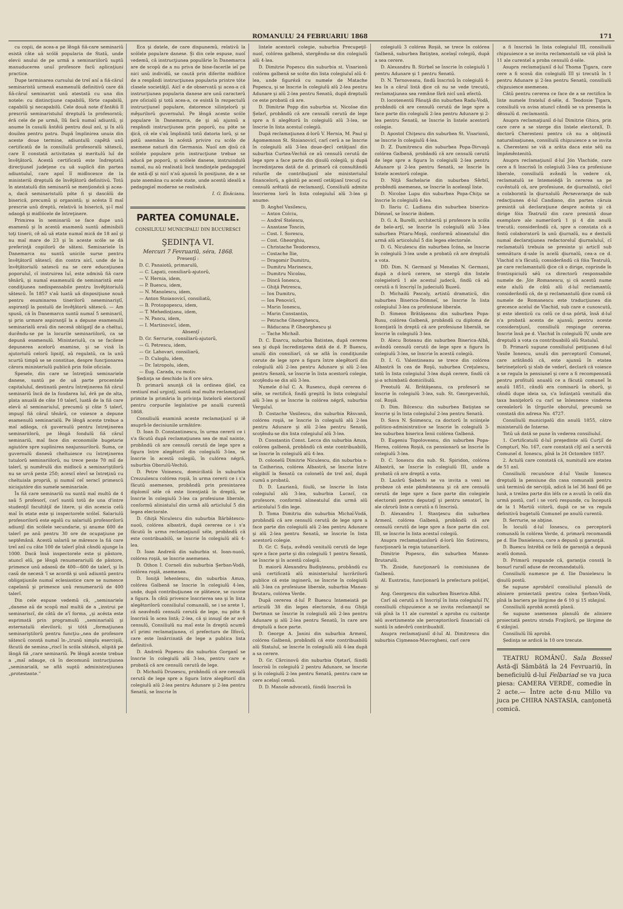ROMANULU 24 FEBRUARIU 1868 171
cu copii, de acea-a pe lêngă fiă-care seminariŭ esistă câte uă scólă popularia de Statŭ, unde elevii anului de pe urmă a seminariilorŭ suptŭ manuducerea unuĭ profesore facŭ aplicaţiuni practice.
Dupe terminarea cursului de treĭ anĭ a fiă-căruĭ seminaristŭ urmeză esamenulŭ definitivŭ care dă fiă-căruĭ seminarist unŭ atestatŭ cu una din notele: cu distincţiune capabilŭ, fórte capabilŭ, capabilŭ şi necapabilŭ. Cele două note d'ântêiŭ îĭ prescriŭ seminaristuluĭ dreptulŭ la profesoratŭ; éră cele de pe urmă, îlŭ facŭ numaĭ adiuntŭ, şi anume în casulŭ ântêiŭ pentru douĭ anĭ, şi în alŭ douilea pentru patru. După împlinirea unuia din aceste doue termine, adiuntulŭ capêtă unŭ certificatŭ de la consiliulŭ profesoralŭ sătescŭ, care îĭ constată activitatea şi meritulŭ luĭ de învêţătorŭ. Acestŭ certificatŭ este îndreptatŭ direcţiuneĭ judeţene cu uă suplică din partea adiuntuluĭ, care apoĭ îĭ midlocesce de la ministeriŭ dreptulŭ de învêţătorŭ definitivŭ. Totŭ în atestatulŭ din seminariŭ se menţionéză şi acea-a, dacă seminaristulŭ póte fi şi dascălŭ de biserică, precumŭ şi organistŭ; şi acésta îĭ maĭ prescrie unŭ dreptŭ, relativŭ la biserică, şi-ĭ maĭ adaogă şi midlócele de întreţinere.
Primirea în seminariŭ se face dupe unŭ esamenŭ şi în acestŭ esamenŭ suntŭ admisibili toţi tinerii, cê aŭ uă etate numaĭ mică de 18 anĭ şi nu maĭ mare de 23 şi în aceste scóle se dă preferinţă copiilorŭ de săteni. Seminariele în Danemarca nu suntŭ unicile surse pentru învêţătoriĭ sătescĭ; din contra aicĭ, unde de la învêţătoriulŭ satescŭ nu se cere educaţiunea poporuluĭ, cĭ instruirea luĭ, este admisŭ fiă care tênărŭ, şi numaĭ esamenulŭ de seminaristŭ este condiţiunea nedispensabile pentru învêţătoriulŭ sătescŭ. În 1857 s'aŭ luatŭ uă disposiţiune nouă pentru esuminarea tinerilorŭ neseminariştĭ, aspiranţĭ la postulŭ de învêţătorŭ sătescŭ. — Am spusŭ, că în Danemarca suntŭ numaĭ 5 seminariĭ, şi prin urmare aspiranţiĭ la a depune esamenulŭ seminarialŭ eraŭ din necesă obligaţĭ de a cheltui, ducêndu-se pe la locurile seminariilorŭ, ca se depună esamenulŭ. Ministeriulŭ, ca se facilese depunerea acelorŭ esamine, şi se vină în ajutoriulŭ celorŭ lipsiţĭ, aŭ regulatŭ, ca la unŭ scurtŭ timpŭ se se constitue, despre funcţionarea cărora ministeriulŭ publică prin foile oficiale.
Spesele, din care se întreţinŭ seminariele danese, suntŭ pe de uă parte procentele capitaluluĭ, destinatŭ pentru întreţinerea fiă căruĭ seminariŭ încă de la fondarea luĭ, éră pe de alta, plata anuală de câte 10 talerĭ, luată de la fiă care elevŭ aĭ seminariuluĭ, precumŭ şi câte 5 talerĭ, impuşĭ fiă căruĭ tênărŭ, ce voiesce a depune esamenulŭ seminarialŭ. Pe lêngă aceste trebue a maĭ adăoga, că guvernulŭ pentru întreţinerea seminariilorŭ, pe lêngă fondulŭ fiă căruĭ seminariŭ, maĭ face din economiile bugetarie agiutóre spre suplinirea neajunsurilorŭ. Suma, ce guvernulŭ danesŭ cheltuiesce cu întreţinerea tutulorŭ seminariilorŭ, nu trece peste 70 miĭ de talerĭ, şi numêrulŭ din midlocŭ a seminariştilorŭ nu se urcă peste 250; acescĭ elevĭ se întreţinŭ cu cheltuiala propriă, şi numaĭ ceĭ seracĭ primescŭ niciajutóre din sumele seminariale.
În fiă care seminariŭ nu suntŭ maĭ multŭ de 4 saŭ 5 profesorĭ, carĭ suntŭ totŭ de una d'intre studenţiĭ facultăţiĭ de litere, şi din acescia celŭ maĭ în etate este şi inspectorele scóleĭ. Salariulŭ profesorilorŭ este egalŭ cu salariulŭ profesorilorŭ adiunţĭ din scólele secundarie, şi anume 600 de talerĭ pe anŭ pentru 30 ore de ocupaţiune pe septêmână. Acestŭ salariŭ se măresce la fiă care treĭ anĭ cu câte 100 de talerĭ pînă cândŭ ajunge la 1000. Dacă însă inspectorele este şi păstore, atuncĭ elŭ, pe lêngă renumerariulŭ de păstore, primesce unŭ adaosŭ de 400—600 de talerĭ, şi în casŭ de necesă 'ĭ se acordă şi unŭ adiuntŭ pentru obligaţiunile numaĭ eclesiastice care se numesce capelanŭ şi primesce unŭ renumerariŭ de 400 talerĭ.
Din cele espuse vedemŭ că, „seminariele „danese aŭ de scopŭ maĭ multŭ de a „instrui pe seminariscĭ, de câtŭ de a'ĭ forma, „şi acésta este esprimată prin programulŭ „seminarialŭ şi esternatulŭ elevilorŭ; şi tótă „formaţiunea seminariştilorŭ pentru funcţiu-„nea de profesore sătescŭ constă numaĭ în-„trunŭ simplu esercişiŭ, făcutŭ de semina-„riscĭ în scóla sătéscă, alipită pe lângă fiă „care seminariŭ. Pe lêngă aceste trebue a „maĭ adauge, că în decomunŭ instrucţiunea „seminarială, se află suptŭ administraţiunea „protestante.“
Eca şi datele, de care dispunemŭ, relativŭ la scólele populare danese. Şi din cele espuse, nuoĭ vedemŭ, că instrucţiunea populărie în Danemarca are de scopŭ de a nu priva de bine-facerile ieĭ pe nici unŭ individŭ, se caută prin diferite midlóce de a respândi instrucţiunea popularia printre tóte clasele societăţiĭ. Aicĭ e de observatŭ şi acea-a că instrucţiunea popularia danese are unŭ caracterŭ pre oficialŭ şi totŭ acea-a, ce esistă în rezpectulŭ instrucţiuneĭ populare, datorescе silinţelorŭ şi mêşurilorŭ guvernuluĭ. Pe lêngă aceste scóle populare în Danemarca, de şi aŭ ajunsŭ a respândi instrucţiunea prin poporŭ, nu póte se ḑică, că ele s'aŭ împlinitŭ totŭ datoria lorŭ, şi se potŭ asemăna în acéstă privire cu scóle de asemene natură din Germania. Nuoĭ am ḑisŭ că scólele populare prin instrucţiune trebue se aducă pe poporŭ, şi scólele danese, instruindulŭ numaĭ, nu aŭ realisatŭ încă tendinţele pedagogieĭ de astă-ḑĭ şi nicĭ n'aŭ ajunsŭ în posiţiune, de a se pute asemăna cu acele state, unde acestŭ idealŭ a pedagogieĭ moderne se realiséză.
I. G. Enăcianu.
PARTEA COMUNALE.
CONSILIULU MUNICIPALU DIN BUCURESCI
ŞEDINŢA VI.
Mercuri 7 Fevruariŭ, séra, 1868.
Presenţĭ :
D. C. Panaiotŭ, primarulŭ,
— C. Lapati, consiliarŭ-ajutorŭ,
— V. Hernia, idem,
— P. Buescu, idem,
— N. Manolescu, idem,
— Anton Stoianovicĭ, consiliatŭ,
— B. Protopopescu, idem,
— T. Mehedinţianu, idem,
— N. Pancu, idem,
— I. Martinovicĭ, idem,
Absenţĭ :
D. Gr. Serrurie, consiliarŭ-ajutorŭ,
— G. Petrescu, idem,
— Gr. Lahovari, consiliarŭ,
— D. Culoglu, idem,
— Dr. Iatropolu, idem,
— Eug. Carada, cu motiv.
Şedinţa se deschide la 8 ore séra.
D. primarŭ anunţă că la ordinea ḑileĭ, ca cestiunĭ maĭ urginţĭ, suntŭ maĭ multe reclamaţiunĭ primite la primăria în privinţa listelorŭ electoralĭ pentru corpurile legislative pe anulŭ curentŭ 1868.
Consiliulŭ esamină aceste reclamaţiunĭ şi iê asuprâ-le decisiunile următóre:
D. Ioan D. Constantinescu, în urma cererii ce i s'a făcutŭ după reclamaţiunea sea de maĭ nainte, probândŭ că are censulŭ cerutŭ de lege spre a figura între alegêtoriĭ din colegiulŭ 3-lea, se înscrie în acestŭ colegiŭ, în culórea négră, suburbia Oborulŭ-Vechiŭ.
D. Petre Voinescu, domiciliatŭ în suburbia Crezzulescu colórea roşiă, în urma cererii ce i s'a făcutŭ asemenea, probândŭ prin presintarea diplomiĭ séle că este licenţiatŭ în dreptŭ, se înscrie în colegiulŭ 3-lea ca profesiune liberale, conformŭ aliniatuluĭ din urmă alŭ articluluĭ 5 din legea electorale.
D. Ghiţă Niculescu din suburbia Bărbătescu-nuoŭ, colórea albastră, după cererea ce i s'a făcutŭ în urma reclamaţiuniĭ séle, probândŭ că este contribuabilŭ, se înscrie în colegiulŭ alŭ 4-lea.
D. Ioan Andreiŭ din suburbia st. Ioan-nuoŭ, colórea roşiă, se înscrie asemenea.
D. Othon I. Corneli din suburbia Şerban-Vodă, colórea roşiă, asemenea.
D. Ioniţă Iehenlescu, din suburbia Amza, colórea Galbenă se înscrie în colegiulŭ 4-lea, unde, după contribuţiunea ce plătesce, se cuvine a figura. În câtŭ privesce înscrierea sea şi în lista alegêtorilorŭ consiliuluĭ comunalŭ, se i se arete 1, că neavêndŭ censulŭ cerutŭ de lege, nu póte fi înscrisŭ în acea listă; 2-lea, că şi insuşĭ de ar avê censulŭ, Consiliulŭ nu maĭ este în dreptŭ acumŭ a'ĭ primi reclamaţiunea, cĭ prefectura de Ilfovŭ, care este însărcinată de lege a publica lista definitivă.
D. Andreiŭ Popescu din suburbia Gorganĭ se înscrie în colegiulŭ alŭ 3-lea, pentru care e probatŭ că are censulŭ cerutŭ de lege.
D. Michailŭ Drusescu, probândŭ că are censulŭ cerutŭ de lege spre a figura între alegêtoriĭ din colegiulŭ alŭ 2-lea pentru Adunare şi 2-lea pentru Senatŭ, se înscrie în
listele acestorŭ colegie, suburbia Precupeţiĭ-nuoĭ, colórea galbenă, stergêndu-se din colegiulŭ alŭ 4-lea.
D. Dimitrie Popescu din suburbia st. Visarionŭ colórea galbenă se scóte din lista colegiuluĭ alŭ 4-lea, unde figuréză cu numele de Matache Popescu, şi se înscrie în colegiulŭ alŭ 2-lea pentru Adunare şi alŭ 2-lea pentru Senatŭ, după dreptulŭ ce este probatŭ că are.
D. Dimitrie Popp din suburbia st. Nicolae din Şelarĭ, probândŭ că are censulŭ cerutŭ de lege spre a fi alegêtorŭ în colegiulŭ alŭ 3-lea, se înscrie în lista acestuĭ colegiŭ.
După reclamaţiunea d-lorŭ V. Hernia, M. Paul şi Agomemnon St. Stoianovicĭ, carĭ cerŭ a se înscrie în colegiulŭ alŭ 3-lea doue-ḑecĭ cetăţianĭ din suburbia Curtea-Vechiă ce aŭ censulŭ cerutŭ de lege spre a face parte din ḑisulŭ colegiŭ, şi după încredinţarea dată de d. primarŭ că consultândŭ rolurile de contribuţiunĭ ale ministeriuluĭ financelorŭ, a găsitŭ pe acestĭ cetăţianĭ trecuţĭ cu censulŭ arêtatŭ de reclamanţĭ, Consiliulŭ admite înscrierea lorŭ în lista colegiuluĭ alŭ 3-lea şi anume:
D. Anghel Vasilescu,
— Anton Colciu,
— Andreĭ Stelescu,
— Anastase Toncin,
— Cost. I. Sorescu,
— Cost. Gheorghiu,
— Christache Teodorescu,
— Costache Ilie,
— Dragomir Dumitru,
— Dumitru Marinescu,
— Dumitru Nicolau,
— Dincă Ionescu,
— Ghiţă Petrescu,
— Ion Dumitru,
— Ion Penovicĭ,
— Marin Ionescu,
— Marin Constantin,
— Petrache Gheorghescu,
— Răducanu P. Gheorghescu şi
— Tache Michaĭl.
D. C. Esarcu, suburbia Batistea, după cererea sea şi după încredinţarea dată de d. P. Buescu, unulŭ din consiliarĭ, că se află în condiţiunile cerute de lege spre a figura între alegêtoriĭ din colegiulŭ alŭ 2-lea pentru Adunare şi alŭ 2-lea pentru Senatŭ, se înscrie în lista acestorŭ colegie, scoţêndu-se din alŭ 3-lea.
Numele d-luĭ C. A. Rusescu, după cererea d-séle, se rectifică, findŭ greşitŭ în lista colegiuluĭ alŭ 3-lea şi se înscrie la colórea négră, suburbia Verguluĭ.
D. Costache Vasilescu, din suburbia Răsvanŭ, colórea roşiă, se înscrie în colegiulŭ alŭ 2-lea pentru Adunare şi alŭ 2-lea pentru Senatŭ, scoţêndu-se din lista colegiuluĭ alŭ 3-lea.
D. Constantin Const. Lecca din suburbia Amza, colórea galbenă, probândŭ că este contribuabilŭ, se înscrie în colegiulŭ alŭ 4-lea.
D. colonelŭ Dimitrie Niculescu, din suburbia s-ta Catherina, colórea Albastră, se înscrie între eligibilĭ la Senatŭ ca colonelŭ de treĭ anĭ, după cumŭ a probatŭ.
D. D. Laurianŭ, fiiulŭ, se înscrie în lista colegiuluĭ alŭ 3-lea, suburbia Lucacĭ, ca profesore, conformŭ alineatuluĭ din urmă alŭ articoluluĭ 5 din lege.
D. Toma Dimitriu din suburbia Michaĭ-Vodă, probândŭ că are censulŭ cerutŭ de lege spre a face parte din colegiulŭ alŭ 2-lea pentru Adunare şi alŭ 2-lea pentru Senatŭ, se înscrie în lista acestorŭ colegie.
D. Gr. C. Suţu, avêndŭ venitulŭ cerutŭ de lege spre a face parte şi din colegiulŭ 1 pentru Senatŭ, se înscrie şi în acestŭ colegiŭ.
D. maiorŭ Alexandru Budişteanu, probândŭ cu unŭ certificatŭ alŭ ministeriuluĭ lucrărilorŭ publice că este inginerŭ, se înscrie în colegiulŭ alŭ 3-lea ca profesiune liberale, suburbia Manea-Brutaru, colórea Verde.
După cererea d-luĭ P. Buescu întemeiată pe articulŭ 38 din legea electorale, d-nu Ghiţă Dertman se înscrie în colegiulŭ alŭ 2-lea pentru Adunare şi alŭ 2-lea pentru Senatŭ, în care are dreptulŭ a face parte.
D. George A. Janini din suburbia Armenĭ, colórea Galbenă, probândŭ că este contribuabilŭ alŭ Statuluĭ, se înscrie în colegiulŭ alŭ 4-lea după a sa cerere.
D. Gr. Cârcinovŭ din suburbia Oţetarĭ, fiindŭ înscrisŭ în colegiulŭ 2 pentru Adunare, se înscrie şi în colegiulŭ 2-lea pentru Senatŭ, pentru care se cere acelaşĭ censŭ.
D. D. Manole advocatŭ, fiindŭ înscrisŭ în
colegiulŭ 3 colórea Roşiă, se trece în colórea Galbenă, suburbea Batiştea, acelaşĭ colegiŭ, după a sea cerere.
D. Alexandru B. Stirbeĭ se înscrie în colegiulŭ 1 pentru Adunare şi 1 pentru Senatŭ.
D. N. Ternoveanu, findŭ înscrisŭ în colegiulŭ 4-lea în a căruĭ listă ḑice că nu se vede trecutŭ, reclamaţiunea sea remâne fără nicĭ unŭ efectŭ.
D. locotenentŭ Fănuţă din suburbea Radu-Vodă, probândŭ că are censulŭ cerutŭ de lege spre a face parte din colegiulŭ 2-lea pentru Adunare şi 2-lea pentru Senatŭ, se înscrie în listele acestorŭ colegie.
D. Apostol Chiţescu din suburbea St. Visarionŭ, se înscrie în colegiulŭ 4-lea.
D. Z. Dumitrescu din suburbea Popa-Dirvaşŭ colórea Galbenă, probândŭ că are censulŭ cerutŭ de lege spre a figura în colegiulŭ 2-lea pentru Adunare şi 2-lea pentru Senatŭ, se înscrie în listele acestorŭ colegie.
D. Niţă Sachelarie din suburbea Sêrbiĭ, probêndŭ asemenea, se înscrie în aceleaşĭ liste.
D. Nicolae Lupu din suburbea Popa-Chiţu se înscrie în colegiulŭ 4-lea.
D. Ilariu C. Ludianu din suburbea biserica-Dómneĭ, se înscrie ibidem.
D. G. A. Burelli, architectŭ şi profesore la scóla de bele-arţĭ, se înscrie în colegiulŭ alŭ 3-lea suburbea Pitaru-Moşŭ, conformŭ alineatuluĭ din urmă alŭ articoluluĭ 5 din legea electorale.
D. G. Niculescu din suburbea Icóna, se înscrie în colegiulŭ 3-lea unde a probatŭ că are dreptulŭ a vota.
DD. Dim. N. Germanĭ şi Menelas N. Germani, după a d-lorŭ cerere, se stergŭ din listele colegielorŭ 1 ale acestuĭ judecŭ, findŭ că aŭ cerutŭ a fi înscrişĭ în judeciulŭ Buzeŭ.
D. Michailŭ Pascaly, artistŭ dramaticŭ, din suburbea Biserica-Dómneĭ, se înscrie în lista colegiuluĭ 3-lea ca profesiune liberale.
D. Simeon Brătăşeanu din suburbea Popa-Rusu, colórea Galbenă, probândŭ cu diploma de licenţiatŭ în dreptŭ că are profesiune liberală, se înscrie în colegiulŭ 3-lea.
D. Alecu Boteanu din suburbea Biserica-Albă, avândŭ censulŭ cerutŭ de lege spre a figura în colegiulŭ 3-lea, se înscrie în acestŭ colegiŭ.
D. I. G. Valentineanu se trece din colórea Albastră în cea de Roşŭ, suburbea Creţulescu, totŭ în lista colegiuluĭ 3-lea după cerere, findŭ că şi-a schimbatŭ domiciliulŭ.
Preotulŭ Al. Brătăşeanu, ca profesorŭ se înscrie în colegiulŭ 3-lea, sub. St. Georgevechiŭ, col. Roşiă.
D. Dim. Bilcescu: din suburbea Batiştea se înscrie şi în lista colegiuluĭ 2-lea pentru Senatŭ.
D. Sava N. Şoimescu, ca doctorŭ în sciinţele politico-administrative se înscrie în colegiulŭ 3-lea suburbea biserica Ienii colórea Galbenă.
D. Eugeniu Topoloveanu, din suburbea Popa-Herea, colórea Roşiă, ca pensionarŭ se înscrie în colegiulŭ 3-lea.
D. C. Ionescu din sub. St. Spiridon, colórea Albastră, se înscrie în colegiulŭ III, unde a probatŭ că are dreptŭ a vota.
D. Lazărŭ Şabechi se va invita a veni se probeze că este pămênteanu şi că are censulŭ cerutŭ de lege spre a face parte din colegiele electorali pentru deputaţĭ şi pentru senatorĭ, în ale cărorŭ liste a cerutŭ a fi înscrisŭ.
D. Alexandru I. Stanţescu din suburbea Armenĭ, colórea Galbenă, probândŭ că are censulŭ cerutŭ de lege spre a face parte din col. III, se înscrie în lista acestuĭ colegiŭ.
Asupra reclamaţiunilorŭ d-lorŭ Ión Sotirescu, funcţionarŭ la regia tutunurilorŭ.
Dimitrie Popescu, din suburbea Manea-Brutarulŭ.
Th. Zinide, funcţionarŭ la comisiunea de Galbenŭ.
Al. Eustratiu, funcţionarŭ la prefectura poliţieĭ, şi
Ang. Georgescu din suburbea Biserica-Albă.
Carĭ aŭ cerutŭ a fi înscrişĭ în lista colegiuluĭ IV, consiliulŭ chipzuiesce a se invita reclamanţiĭ se viă pînă la 11 ale curenteĭ a aproba cu cuitanţe séŭ avertismente ale perceptorilorŭ financiali că suntŭ în adevêrŭ contribuabilĭ.
Asupra reclamaţiuniĭ d-luĭ Al. Dimitrescu din suburbia Cişmeaoa-Mavrogheni, carĭ cere
a fi înscrisŭ în lista colegiuluĭ III, consiliulŭ chipzuiesce a se invita reclamantulŭ se viă pînă la 11 ale curenteĭ a proba censulŭ d-séle.
Asupra reclamaţiuniĭ d-luĭ Thoma Ţigara, care cere a fi scosŭ din colegiulŭ III şi trecutŭ în 1 pentru Adunare şi 2-lea pentru Senatŭ, consiliulŭ chipzuiesce asemenea.
Câtŭ pentru cererea ce face de a se rectifica în liste numele frateluĭ d-séle, d. Teodosie Ţigara, consiliulŭ va avisa atuncĭ cândŭ se va presenta la dênsulŭ d. reclamantŭ.
Asupra reclamaţiuniĭ d-luĭ Dimitrie Ghica, prin care cere a se sterge din listele electoralĭ, D. doctorŭ Cheresteni pentru că nu a obţinutŭ naturalisaţiunea, consiliulŭ chipzuiesce a se invita a. Cheresteni se viă a arăta daca este séŭ nu împămêntenitŭ.
Asupra reclamaţiuniĭ d-luĭ Jón Vlachide, care cere a fi înscrisŭ în colegiulŭ 3-lea ca profesiune liberale, consiliulŭ avândŭ în vedere că, reclamatulŭ se întemeiéḑă în cererea sa pe cuvêntulŭ că, are profesiune, de ḑiurnalistŭ, căcĭ a colaboratŭ la ḑiurnalulŭ Perseveranţa de sub redacţiunea d-luĭ Candiano, din partea căruia presintă uă declaraţiune despre acésta şi că dirige fóia Teatrulŭ din care presintă doue exemplare ale numerilorŭ 1 şi 4 din anulŭ trecutŭ; considerândŭ că, spre a constata că a fostŭ colaboratorŭ la unŭ ḑiurnalŭ, nu e destulŭ numaĭ declaraţiunea redactoreluĭ ḑiurnaluluĭ, cĭ reclamatulŭ trebuia se presinte şi articlĭ sub semnătura d-sale în acelŭ ḑiurnalŭ, cea-a ce d. Vlachid n'a făcutŭ; considerândŭ că fóia Teatrulŭ, pe care reclamantulŭ ḑice că o dirige, coprinde în frontispiciulŭ séŭ ca directorŭ responsabile numele de: Jón Romanescu, şi că acestŭ nume este alulŭ de câtŭ alŭ d-luĭ reclamantŭ; considerândŭ că, de şi reclamantulŭ ḑice cumŭ că numele de Romanescu este traducţiunea din grecesce aceluĭ de Vlachid, sub care e cunoscutŭ, şi este identicŭ cu celŭ ce d-sa pórtă, însă d-luĭ n'a probatŭ acesta de ajunsŭ; pentru aceste consideraţiunĭ, consiliulŭ respinge cererea. Inscrie însă pe d. Vlachid în colegiulŭ IV, unde are dreptulŭ a vota ca contribuabilŭ alŭ Statuluĭ.
D. Primarŭ supune consiliuluĭ petiţiunea d-luĭ Vasile Ionescu, unulŭ din perceptoriĭ Comuneĭ, care arătândŭ că, este ajunsŭ în etatea betrineţelorŭ şi slab de vederĭ, declară că voiesce a se regula la pensiuneĭ şi cere a fi recompensatŭ pentru profitulŭ anualŭ ce a făcutŭ comuneĭ în anulŭ 1851, cândŭ era comisarŭ la oborŭ, şi cândŭ dupe ideia sa, s'a înfiinţatŭ venitulŭ din taxa baniţelorŭ cu carĭ se înlesnesce vinderea cerealelorŭ în tîrgurile oboruluĭ, precumŭ se constată din adresa No. 4727.
Consiliulŭ municipalŭ din anulŭ 1855, către ministerulŭ de Interne.
Totŭ uă dată se pune în vederea consiliuluĭ.
1. Certificatulŭ d-luĭ preşedinte alŭ Curţiĭ de Compturĭ, No. 167, care constată cîţĭ anĭ a servitŭ Comuneĭ d. Ionescu, pînă la 24 Octombre 1857.
2. Actulŭ care constată că, numitulŭ are etatea de 51 anĭ.
Consiliulŭ recunósce d-luĭ Vasile Ionescu dreptulŭ la pensiune din casa comunală pentru unŭ terminŭ de serviţiŭ, adică la leĭ 36 banĭ 66 pe lună, a treilea parte din léfa ce a avutŭ în celŭ din urmă postŭ, carĭ i se vorŭ respunde, cu începutŭ de la 1 Martiŭ viitorŭ, după ce se va regula definitivŭ bugetulŭ Comuneĭ pe anulŭ curentŭ.
D. Serrurie, se abţine.
În loculŭ d-luĭ Ionescu, ca perceptorŭ comunalŭ în colórea Verde, d. primarŭ recomandă pe d. Ilie Danielescu, care a depusŭ şi garanţiă.
D. Buescu întrébă ce felŭ de garanţiă a depusŭ acelŭ domnŭ.
D. Primarŭ respunde că, garanţia constă în bonurĭ ruralĭ aduse de recomandatulŭ.
Consiliulŭ numesce pe d. Ilie Danielescu în ḑisulŭ postŭ.
Se supune aprobăriĭ consiliuluĭ planulŭ de aliniere proiectatŭ pentru calea Şerban-Vodă, pînă la bariera pe lărgime de 6 10 şi 15 stânjinĭ.
Consiliulŭ aprobă acestŭ planŭ.
Se supune asemenea planulŭ de aliniere proiectată pentru strada Fraţilorŭ, pe lărgime de 6 stânjinĭ.
Consiliulŭ îlŭ aprobă.
Şedinţa se ardică la 10 ore trecute.
TEATRU ROMÂNŬ. Sala Bossel Astă-ḑĭ Sâmbătă la 24 Fevruariŭ, în beneficiulŭ d-luĭ Felbariad se va juca piesa: CAMERA VERDE, comedie în 2 acte.— Între acte d-nu Millo va juca pe CHIRA NASTASIA, canţonetă comică.